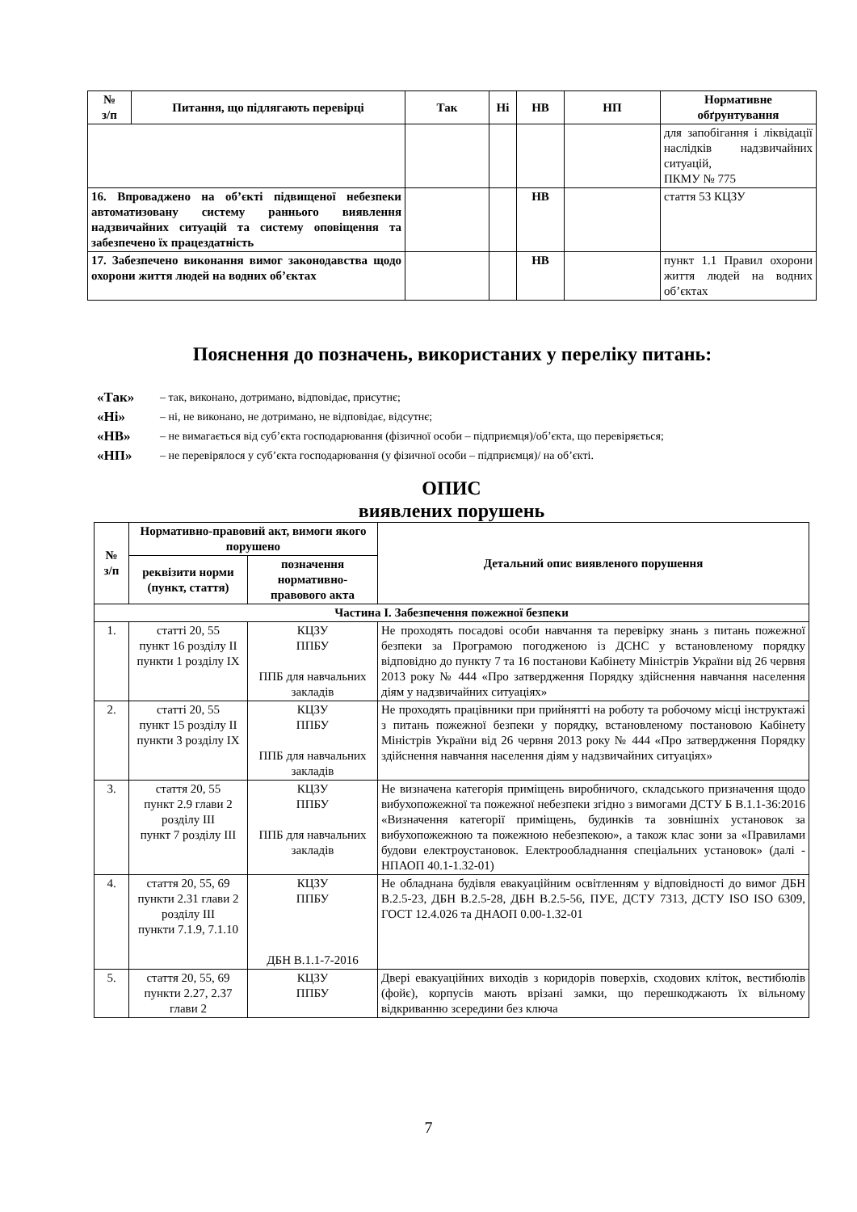| № з/п | Питання, що підлягають перевірці | Так | Ні | НВ | НП | Нормативне обґрунтування |
| --- | --- | --- | --- | --- | --- | --- |
| | | | | | | для запобігання і ліквідації наслідків надзвичайних ситуацій, ПКМУ № 775 |
| 16. Впроваджено на об’єкті підвищеної небезпеки автоматизовану систему раннього виявлення надзвичайних ситуацій та систему оповіщення та забезпечено їх працездатність | | | | НВ | | стаття 53 КЦЗУ |
| 17. Забезпечено виконання вимог законодавства щодо охорони життя людей на водних об’єктах | | | | НВ | | пункт 1.1 Правил охорони життя людей на водних об’єктах |
Пояснення до позначень, використаних у переліку питань:
«Так» – так, виконано, дотримано, відповідає, присутнє;
«Ні» – ні, не виконано, не дотримано, не відповідає, відсутнє;
«НВ» – не вимагається від суб’єкта господарювання (фізичної особи – підприємця)/об’єкта, що перевіряється;
«НП» – не перевірялося у суб’єкта господарювання (у фізичної особи – підприємця)/ на об’єкті.
ОПИС
виявлених порушень
| № з/п | Нормативно-правовий акт, вимоги якого порушено | | Детальний опис виявленого порушення |
| --- | --- | --- | --- |
| | реквізити норми (пункт, стаття) | позначення нормативно-правового акта | |
| Частина І. Забезпечення пожежної безпеки | | | |
| 1. | статті 20, 55 пункт 16 розділу II пункти 1 розділу IX | КЦЗУ ППБУ ППБ для навчальних закладів | Не проходять посадові особи навчання та перевірку знань з питань пожежної безпеки за Програмою погодженою із ДСНС у встановленому порядку відповідно до пункту 7 та 16 постанови Кабінету Міністрів України від 26 червня 2013 року № 444 «Про затвердження Порядку здійснення навчання населення діям у надзвичайних ситуаціях» |
| 2. | статті 20, 55 пункт 15 розділу II пункти 3 розділу IX | КЦЗУ ППБУ ППБ для навчальних закладів | Не проходять працівники при прийнятті на роботу та робочому місці інструктажі з питань пожежної безпеки у порядку, встановленому постановою Кабінету Міністрів України від 26 червня 2013 року № 444 «Про затвердження Порядку здійснення навчання населення діям у надзвичайних ситуаціях» |
| 3. | стаття 20, 55 пункт 2.9 глави 2 розділу III пункт 7 розділу III | КЦЗУ ППБУ ППБ для навчальних закладів | Не визначена категорія приміщень виробничого, складського призначення щодо вибухопожежної та пожежної небезпеки згідно з вимогами ДСТУ Б В.1.1-36:2016 «Визначення категорії приміщень, будинків та зовнішніх установок за вибухопожежною та пожежною небезпекою», а також клас зони за «Правилами будови електроустановок. Електрообладнання спеціальних установок» (далі - НПАОП 40.1-1.32-01) |
| 4. | стаття 20, 55, 69 пункти 2.31 глави 2 розділу III пункти 7.1.9, 7.1.10 | КЦЗУ ППБУ ДБН В.1.1-7-2016 | Не обладнана будівля евакуаційним освітленням у відповідності до вимог ДБН В.2.5-23, ДБН В.2.5-28, ДБН В.2.5-56, ПУЕ, ДСТУ 7313, ДСТУ ISO ISO 6309, ГОСТ 12.4.026 та ДНАОП 0.00-1.32-01 |
| 5. | стаття 20, 55, 69 пункти 2.27, 2.37 глави 2 | КЦЗУ ППБУ | Двері евакуаційних виходів з коридорів поверхів, сходових кліток, вестибюлів (фойє), корпусів мають врізані замки, що перешкоджають їх вільному відкриванню зсередини без ключа |
7